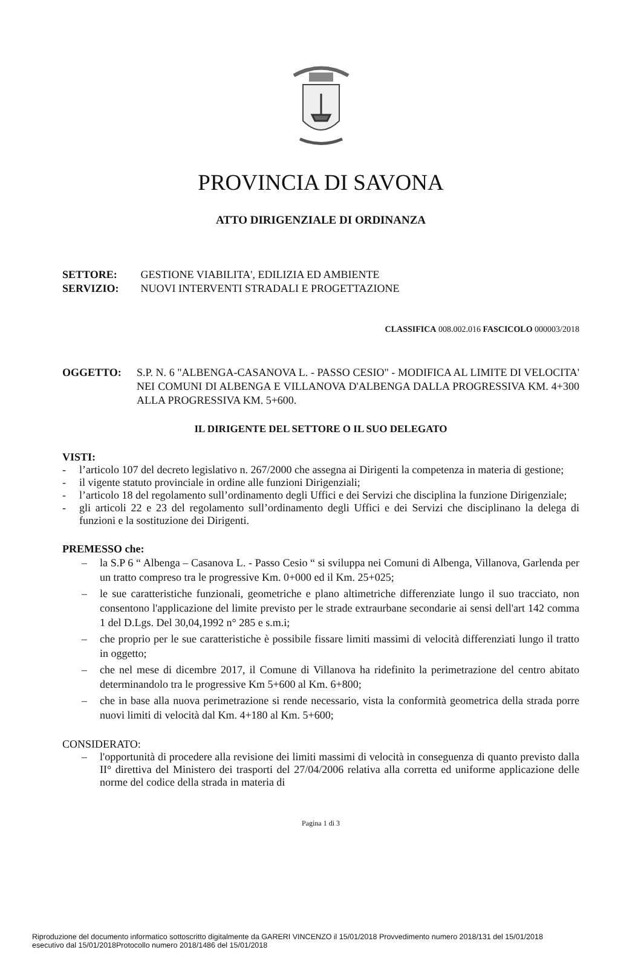PROVINCIA DI SAVONA
ATTO DIRIGENZIALE DI ORDINANZA
SETTORE: GESTIONE VIABILITA', EDILIZIA ED AMBIENTE
SERVIZIO: NUOVI INTERVENTI STRADALI E PROGETTAZIONE
CLASSIFICA 008.002.016 FASCICOLO 000003/2018
OGGETTO: S.P. N. 6 "ALBENGA-CASANOVA L. - PASSO CESIO" - MODIFICA AL LIMITE DI VELOCITA' NEI COMUNI DI ALBENGA E VILLANOVA D'ALBENGA DALLA PROGRESSIVA KM. 4+300 ALLA PROGRESSIVA KM. 5+600.
IL DIRIGENTE DEL SETTORE O IL SUO DELEGATO
VISTI:
- l’articolo 107 del decreto legislativo n. 267/2000 che assegna ai Dirigenti la competenza in materia di gestione;
- il vigente statuto provinciale in ordine alle funzioni Dirigenziali;
- l’articolo 18 del regolamento sull’ordinamento degli Uffici e dei Servizi che disciplina la funzione Dirigenziale;
- gli articoli 22 e 23 del regolamento sull’ordinamento degli Uffici e dei Servizi che disciplinano la delega di funzioni e la sostituzione dei Dirigenti.
PREMESSO che:
– la S.P 6 “ Albenga – Casanova L. - Passo Cesio “ si sviluppa nei Comuni di Albenga, Villanova, Garlenda per un tratto compreso tra le progressive Km. 0+000 ed il Km. 25+025;
– le sue caratteristiche funzionali, geometriche e plano altimetriche differenziate lungo il suo tracciato, non consentono l'applicazione del limite previsto per le strade extraurbane secondarie ai sensi dell'art 142 comma 1 del D.Lgs. Del 30,04,1992 n° 285 e s.m.i;
– che proprio per le sue caratteristiche è possibile fissare limiti massimi di velocità differenziati lungo il tratto in oggetto;
– che nel mese di dicembre 2017, il Comune di Villanova ha ridefinito la perimetrazione del centro abitato determinandolo tra le progressive Km 5+600 al Km. 6+800;
– che in base alla nuova perimetrazione si rende necessario, vista la conformità geometrica della strada porre nuovi limiti di velocità dal Km. 4+180 al Km. 5+600;
CONSIDERATO:
– l'opportunità di procedere alla revisione dei limiti massimi di velocità in conseguenza di quanto previsto dalla II° direttiva del Ministero dei trasporti del 27/04/2006 relativa alla corretta ed uniforme applicazione delle norme del codice della strada in materia di
Pagina 1 di 3
Riproduzione del documento informatico sottoscritto digitalmente da GARERI VINCENZO il 15/01/2018 Provvedimento numero 2018/131 del 15/01/2018
esecutivo dal 15/01/2018Protocollo numero 2018/1486 del 15/01/2018